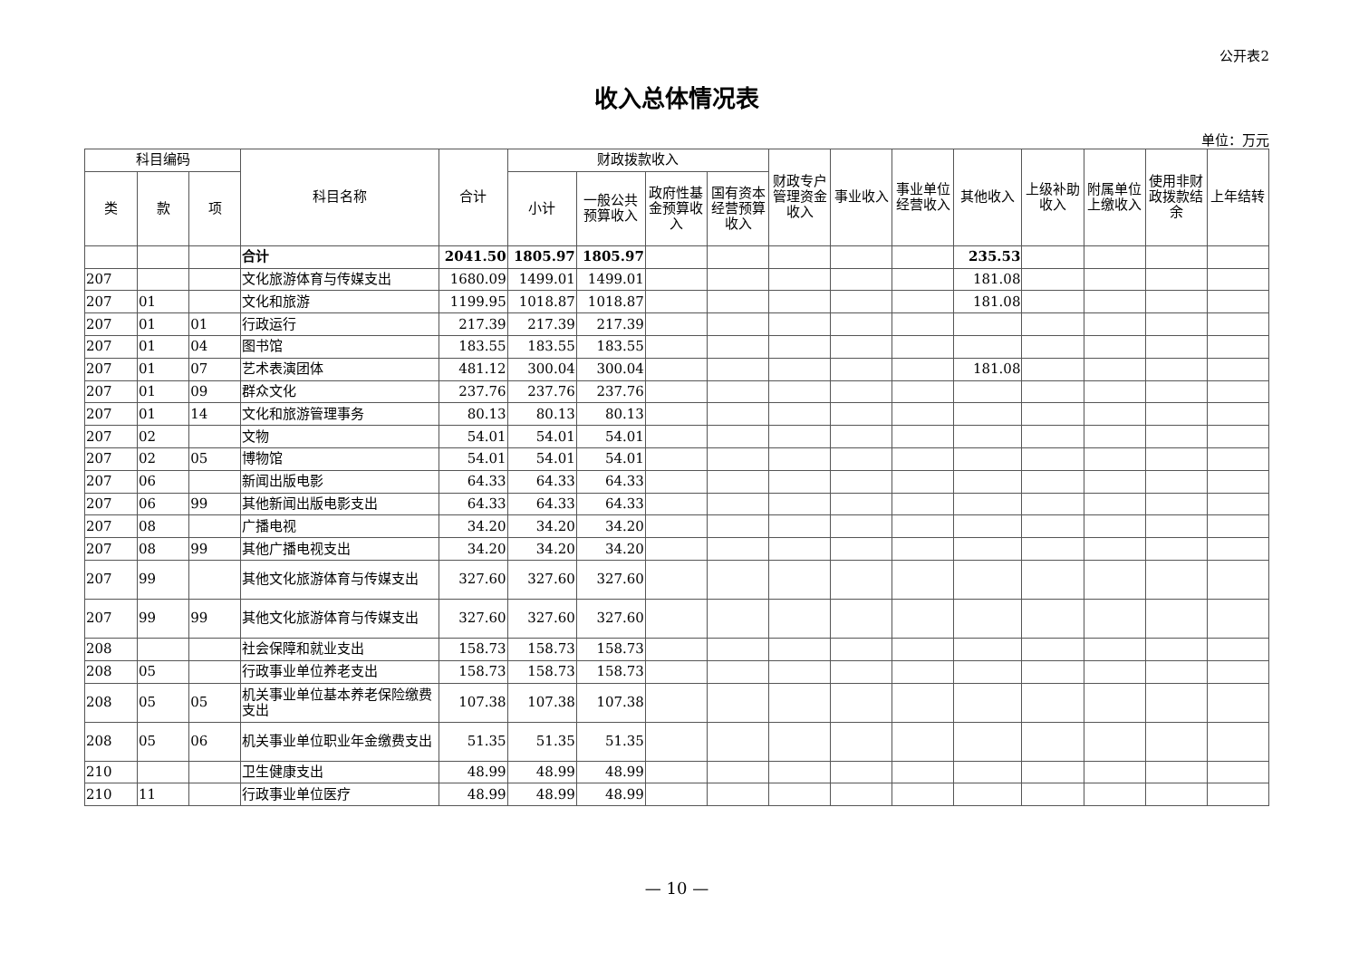公开表2
收入总体情况表
单位：万元
| 科目编码 | | | 科目名称 | 合计 | 财政拨款收入 | | | | 财政专户管理资金收入 | 事业收入 | 事业单位经营收入 | 其他收入 | 上级补助收入 | 附属单位上缴收入 | 使用非财政拨款结余 | 上年结转 |
| --- | --- | --- | --- | --- | --- | --- | --- | --- | --- | --- | --- | --- | --- | --- | --- | --- |
| 类 | 款 | 项 | | | 小计 | 一般公共预算收入 | 政府性基金预算收入 | 国有资本经营预算收入 | | | | | | | | |
| | | | 合计 | 2041.50 | 1805.97 | 1805.97 | | | | | | 235.53 | | | | |
| 207 | | | 文化旅游体育与传媒支出 | 1680.09 | 1499.01 | 1499.01 | | | | | | 181.08 | | | | |
| 207 | 01 | | 文化和旅游 | 1199.95 | 1018.87 | 1018.87 | | | | | | 181.08 | | | | |
| 207 | 01 | 01 | 行政运行 | 217.39 | 217.39 | 217.39 | | | | | | | | | | |
| 207 | 01 | 04 | 图书馆 | 183.55 | 183.55 | 183.55 | | | | | | | | | | |
| 207 | 01 | 07 | 艺术表演团体 | 481.12 | 300.04 | 300.04 | | | | | | 181.08 | | | | |
| 207 | 01 | 09 | 群众文化 | 237.76 | 237.76 | 237.76 | | | | | | | | | | |
| 207 | 01 | 14 | 文化和旅游管理事务 | 80.13 | 80.13 | 80.13 | | | | | | | | | | |
| 207 | 02 | | 文物 | 54.01 | 54.01 | 54.01 | | | | | | | | | | |
| 207 | 02 | 05 | 博物馆 | 54.01 | 54.01 | 54.01 | | | | | | | | | | |
| 207 | 06 | | 新闻出版电影 | 64.33 | 64.33 | 64.33 | | | | | | | | | | |
| 207 | 06 | 99 | 其他新闻出版电影支出 | 64.33 | 64.33 | 64.33 | | | | | | | | | | |
| 207 | 08 | | 广播电视 | 34.20 | 34.20 | 34.20 | | | | | | | | | | |
| 207 | 08 | 99 | 其他广播电视支出 | 34.20 | 34.20 | 34.20 | | | | | | | | | | |
| 207 | 99 | | 其他文化旅游体育与传媒支出 | 327.60 | 327.60 | 327.60 | | | | | | | | | | |
| 207 | 99 | 99 | 其他文化旅游体育与传媒支出 | 327.60 | 327.60 | 327.60 | | | | | | | | | | |
| 208 | | | 社会保障和就业支出 | 158.73 | 158.73 | 158.73 | | | | | | | | | | |
| 208 | 05 | | 行政事业单位养老支出 | 158.73 | 158.73 | 158.73 | | | | | | | | | | |
| 208 | 05 | 05 | 机关事业单位基本养老保险缴费支出 | 107.38 | 107.38 | 107.38 | | | | | | | | | | |
| 208 | 05 | 06 | 机关事业单位职业年金缴费支出 | 51.35 | 51.35 | 51.35 | | | | | | | | | | |
| 210 | | | 卫生健康支出 | 48.99 | 48.99 | 48.99 | | | | | | | | | | |
| 210 | 11 | | 行政事业单位医疗 | 48.99 | 48.99 | 48.99 | | | | | | | | | | |
— 10 —